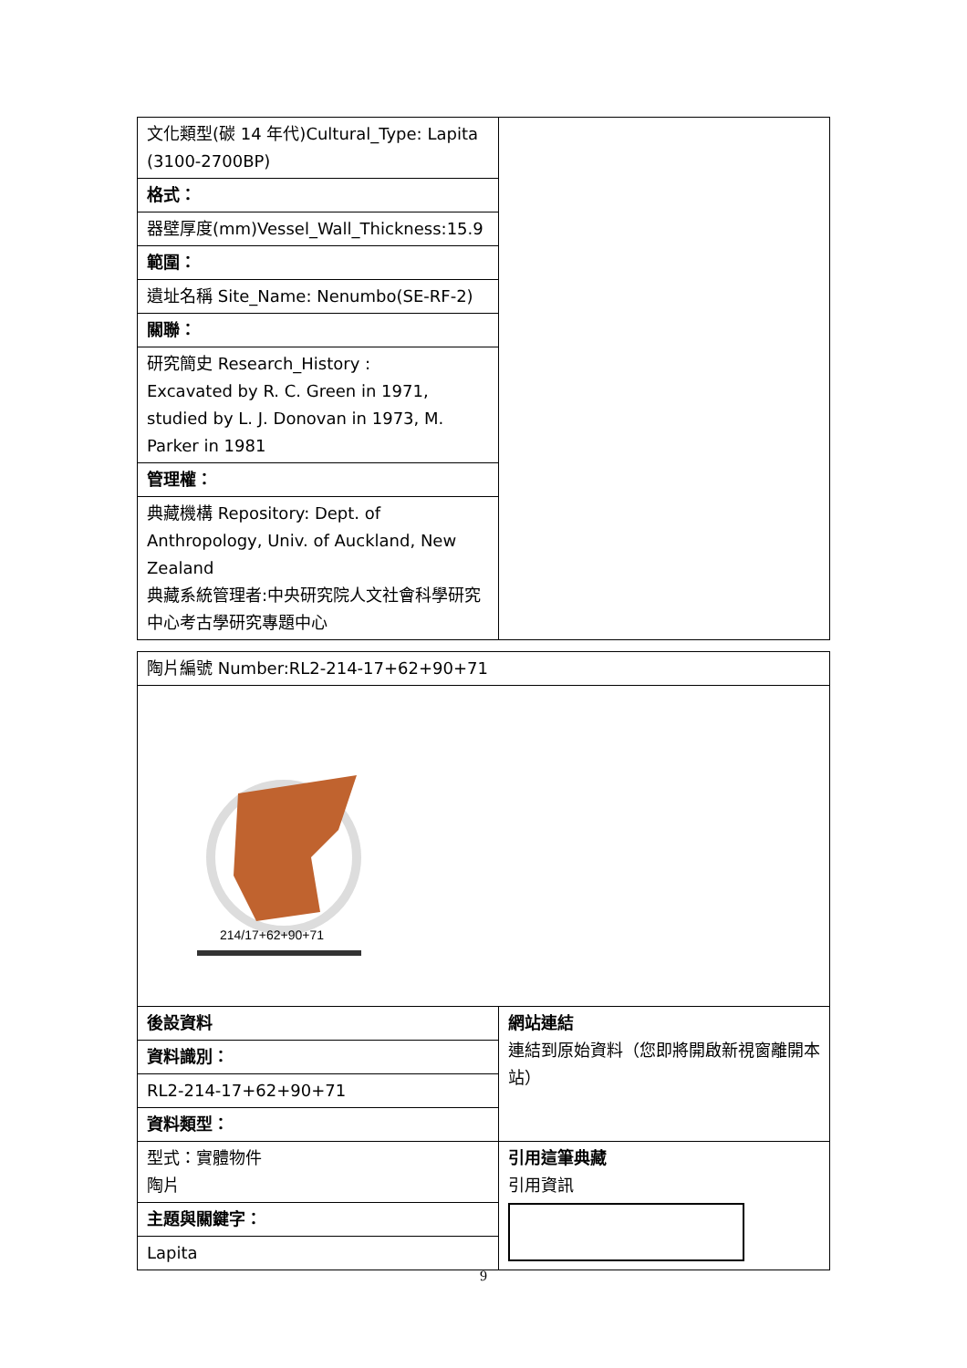| 文化類型(碳 14 年代)Cultural_Type: Lapita (3100-2700BP) | |
| 格式： | |
| 器壁厚度(mm)Vessel_Wall_Thickness:15.9 | |
| 範圍： | |
| 遺址名稱 Site_Name: Nenumbo(SE-RF-2) | |
| 關聯： | |
| 研究簡史 Research_History : Excavated by R. C. Green in 1971, studied by L. J. Donovan in 1973, M. Parker in 1981 | |
| 管理權： | |
| 典藏機構 Repository: Dept. of Anthropology, Univ. of Auckland, New Zealand 典藏系統管理者:中央研究院人文社會科學研究中心考古學研究專題中心 | |
| 陶片編號 Number:RL2-214-17+62+90+71 | |
| 214/17+62+90+71 | |
| 後設資料 | 網站連結 連結到原始資料（您即將開啟新視窗離開本站） |
| 資料識別： | |
| RL2-214-17+62+90+71 | |
| 資料類型： | |
| 型式：實體物件 陶片 | 引用這筆典藏 引用資訊 |
| 主題與關鍵字： | |
| Lapita | |
9